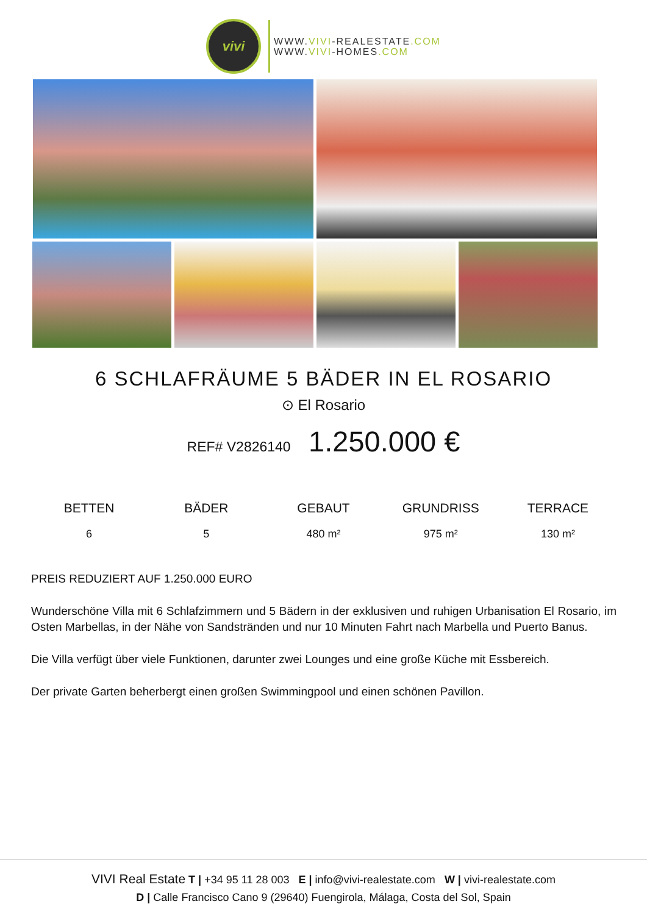vivi
WWW.VIVI-REALESTATE.COM
WWW.VIVI-HOMES.COM
6 SCHLAFRÄUME 5 BÄDER IN EL ROSARIO
⊙ El Rosario
REF# V2826140 1.250.000 €
BETTEN
6
BÄDER
5
GEBAUT
480 m²
GRUNDRISS
975 m²
TERRACE
130 m²
PREIS REDUZIERT AUF 1.250.000 EURO
Wunderschöne Villa mit 6 Schlafzimmern und 5 Bädern in der exklusiven und ruhigen Urbanisation El Rosario, im Osten Marbellas, in der Nähe von Sandstränden und nur 10 Minuten Fahrt nach Marbella und Puerto Banus.
Die Villa verfügt über viele Funktionen, darunter zwei Lounges und eine große Küche mit Essbereich.
Der private Garten beherbergt einen großen Swimmingpool und einen schönen Pavillon.
VIVI Real Estate T | +34 95 11 28 003 E | info@vivi-realestate.com W | vivi-realestate.com
D | Calle Francisco Cano 9 (29640) Fuengirola, Málaga, Costa del Sol, Spain